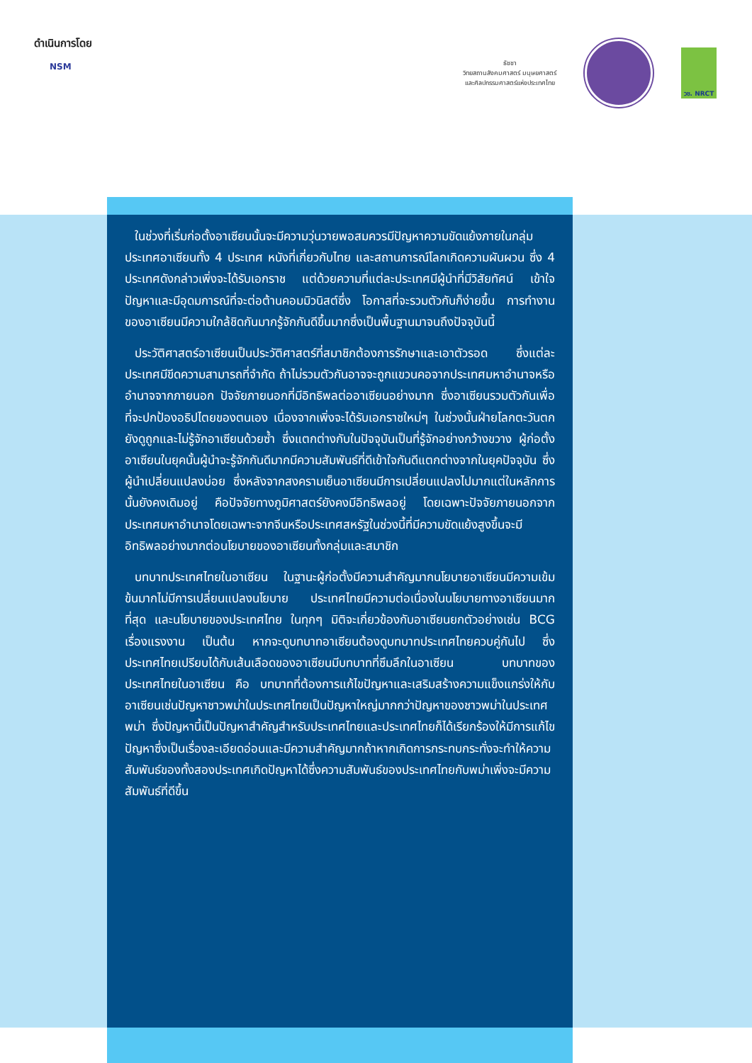ดำเนินการโดย
NSM
ธัชชา
วิทยสถานสังคมศาสตร์ มนุษยศาสตร์
และศิลปกรรมศาสตร์แห่งประเทศไทย
วช. NRCT
ในช่วงที่เริ่มก่อตั้งอาเซียนนั้นจะมีความวุ่นวายพอสมควรมีปัญหาความขัดแย้งภายในกลุ่มประเทศอาเซียนทั้ง 4 ประเทศ หนังที่เกี่ยวกับไทย และสถานการณ์โลกเกิดความผันผวน ซึ่ง 4 ประเทศดังกล่าวเพิ่งจะได้รับเอกราช แต่ด้วยความที่แต่ละประเทศมีผู้นำที่มีวิสัยทัศน์ เข้าใจปัญหาและมีอุดมการณ์ที่จะต่อต้านคอมมิวนิสต์ซึ่ง โอกาสที่จะรวมตัวกันก็ง่ายขึ้น การทำงานของอาเซียนมีความใกล้ชิดกันมากรู้จักกันดีขึ้นมากซึ่งเป็นพื้นฐานมาจนถึงปัจจุบันนี้
ประวัติศาสตร์อาเซียนเป็นประวัติศาสตร์ที่สมาชิกต้องการรักษาและเอาตัวรอด ซึ่งแต่ละประเทศมีขีดความสามารถที่จำกัด ถ้าไม่รวมตัวกันอาจจะถูกแขวนคอจากประเทศมหาอำนาจหรืออำนาจจากภายนอก ปัจจัยภายนอกที่มีอิทธิพลต่ออาเซียนอย่างมาก ซึ่งอาเซียนรวมตัวกันเพื่อที่จะปกป้องอธิปไตยของตนเอง เนื่องจากเพิ่งจะได้รับเอกราชใหม่ๆ ในช่วงนั้นฝ่ายโลกตะวันตกยังดูถูกและไม่รู้จักอาเซียนด้วยซ้ำ ซึ่งแตกต่างกับในปัจจุบันเป็นที่รู้จักอย่างกว้างขวาง ผู้ก่อตั้งอาเซียนในยุคนั้นผู้นำจะรู้จักกันดีมากมีความสัมพันธ์ที่ดีเข้าใจกันดีแตกต่างจากในยุคปัจจุบัน ซึ่งผู้นำเปลี่ยนแปลงบ่อย ซึ่งหลังจากสงครามเย็นอาเซียนมีการเปลี่ยนแปลงไปมากแต่ในหลักการนั้นยังคงเดิมอยู่ คือปัจจัยทางภูมิศาสตร์ยังคงมีอิทธิพลอยู่ โดยเฉพาะปัจจัยภายนอกจากประเทศมหาอำนาจโดยเฉพาะจากจีนหรือประเทศสหรัฐในช่วงนี้ที่มีความขัดแย้งสูงขึ้นจะมีอิทธิพลอย่างมากต่อนโยบายของอาเซียนทั้งกลุ่มและสมาชิก
บทบาทประเทศไทยในอาเซียน ในฐานะผู้ก่อตั้งมีความสำคัญมากนโยบายอาเซียนมีความเข้มข้นมากไม่มีการเปลี่ยนแปลงนโยบาย ประเทศไทยมีความต่อเนื่องในนโยบายทางอาเซียนมากที่สุด และนโยบายของประเทศไทย ในทุกๆ มิติจะเกี่ยวข้องกับอาเซียนยกตัวอย่างเช่น BCG เรื่องแรงงาน เป็นต้น หากจะดูบทบาทอาเซียนต้องดูบทบาทประเทศไทยควบคู่กันไป ซึ่งประเทศไทยเปรียบได้กับเส้นเลือดของอาเซียนมีบทบาทที่ซึมลึกในอาเซียน บทบาทของประเทศไทยในอาเซียน คือ บทบาทที่ต้องการแก้ไขปัญหาและเสริมสร้างความแข็งแกร่งให้กับอาเซียนเช่นปัญหาชาวพม่าในประเทศไทยเป็นปัญหาใหญ่มากกว่าปัญหาของชาวพม่าในประเทศพม่า ซึ่งปัญหานี้เป็นปัญหาสำคัญสำหรับประเทศไทยและประเทศไทยก็ได้เรียกร้องให้มีการแก้ไขปัญหาซึ่งเป็นเรื่องละเอียดอ่อนและมีความสำคัญมากถ้าหากเกิดการกระทบกระทั่งจะทำให้ความสัมพันธ์ของทั้งสองประเทศเกิดปัญหาได้ซึ่งความสัมพันธ์ของประเทศไทยกับพม่าเพิ่งจะมีความสัมพันธ์ที่ดีขึ้น